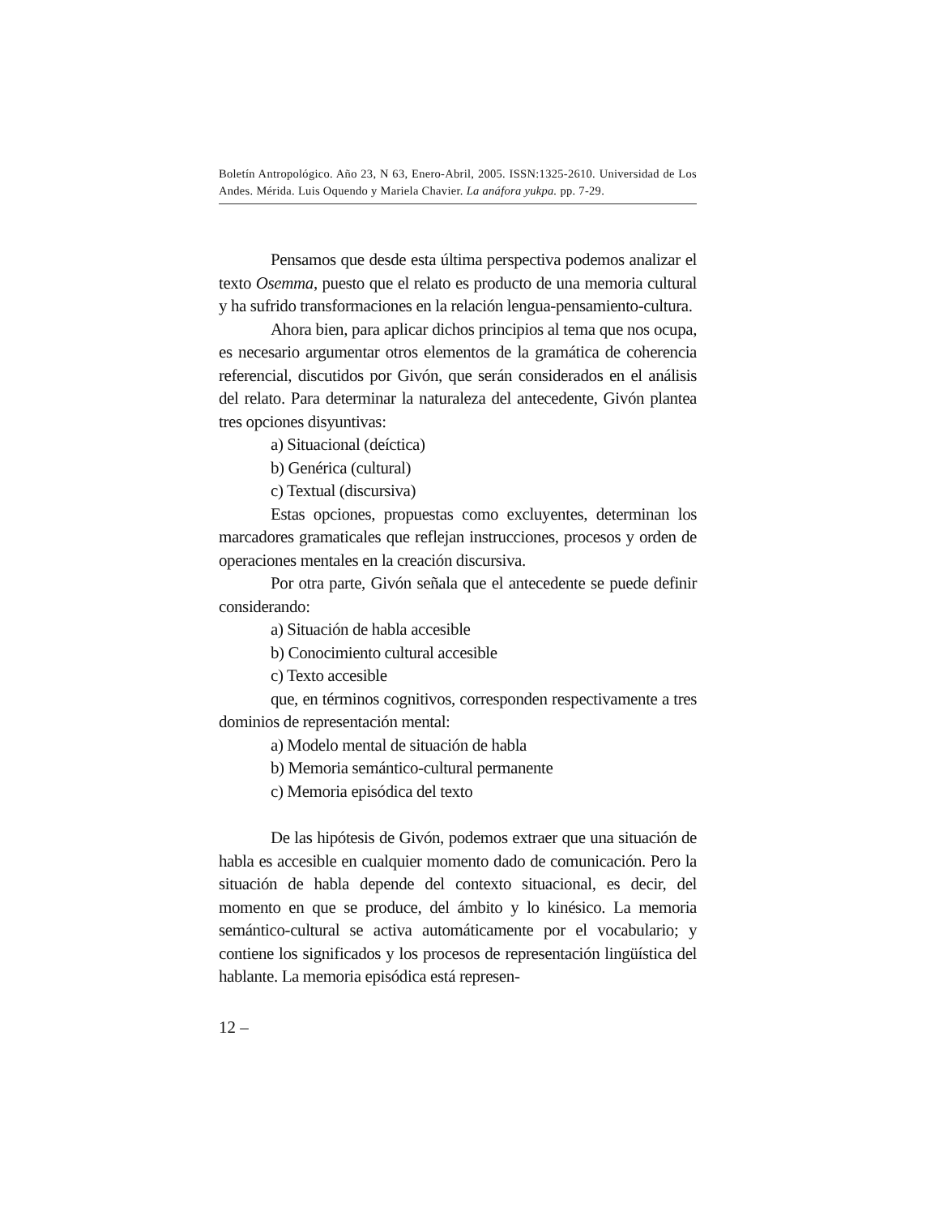Boletín Antropológico. Año 23, N 63, Enero-Abril, 2005. ISSN:1325-2610. Universidad de Los Andes. Mérida. Luis Oquendo y Mariela Chavier. La anáfora yukpa. pp. 7-29.
Pensamos que desde esta última perspectiva podemos analizar el texto Osemma, puesto que el relato es producto de una memoria cultural y ha sufrido transformaciones en la relación lengua-pensamiento-cultura.
Ahora bien, para aplicar dichos principios al tema que nos ocupa, es necesario argumentar otros elementos de la gramática de coherencia referencial, discutidos por Givón, que serán considerados en el análisis del relato. Para determinar la naturaleza del antecedente, Givón plantea tres opciones disyuntivas:
a) Situacional (deíctica)
b) Genérica (cultural)
c) Textual (discursiva)
Estas opciones, propuestas como excluyentes, determinan los marcadores gramaticales que reflejan instrucciones, procesos y orden de operaciones mentales en la creación discursiva.
Por otra parte, Givón señala que el antecedente se puede definir considerando:
a) Situación de habla accesible
b) Conocimiento cultural accesible
c) Texto accesible
que, en términos cognitivos, corresponden respectivamente a tres dominios de representación mental:
a) Modelo mental de situación de habla
b) Memoria semántico-cultural permanente
c) Memoria episódica del texto
De las hipótesis de Givón, podemos extraer que una situación de habla es accesible en cualquier momento dado de comunicación. Pero la situación de habla depende del contexto situacional, es decir, del momento en que se produce, del ámbito y lo kinésico. La memoria semántico-cultural se activa automáticamente por el vocabulario; y contiene los significados y los procesos de representación lingüística del hablante. La memoria episódica está represen-
12 –